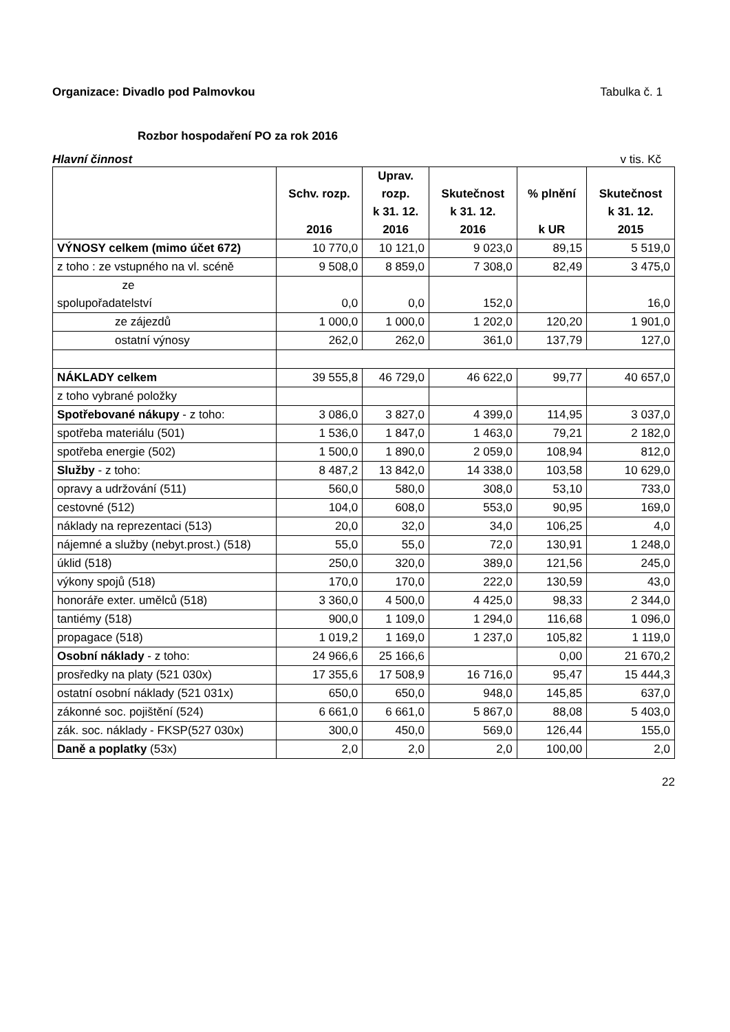Organizace: Divadlo pod Palmovkou
Tabulka č. 1
Rozbor hospodaření PO za rok 2016
Hlavní činnost v tis. Kč
| | Schv. rozp. 2016 | Uprav. rozp. k 31. 12. 2016 | Skutečnost k 31. 12. 2016 | % plnění k UR | Skutečnost k 31. 12. 2015 |
| --- | --- | --- | --- | --- | --- |
| VÝNOSY celkem (mimo účet 672) | 10 770,0 | 10 121,0 | 9 023,0 | 89,15 | 5 519,0 |
| z toho : ze vstupného na vl. scéně | 9 508,0 | 8 859,0 | 7 308,0 | 82,49 | 3 475,0 |
| ze spolupořadatelství | 0,0 | 0,0 | 152,0 | | 16,0 |
| ze zájezdů | 1 000,0 | 1 000,0 | 1 202,0 | 120,20 | 1 901,0 |
| ostatní výnosy | 262,0 | 262,0 | 361,0 | 137,79 | 127,0 |
| NÁKLADY celkem | 39 555,8 | 46 729,0 | 46 622,0 | 99,77 | 40 657,0 |
| z toho vybrané položky | | | | | |
| Spotřebované nákupy - z toho: | 3 086,0 | 3 827,0 | 4 399,0 | 114,95 | 3 037,0 |
| spotřeba materiálu (501) | 1 536,0 | 1 847,0 | 1 463,0 | 79,21 | 2 182,0 |
| spotřeba energie (502) | 1 500,0 | 1 890,0 | 2 059,0 | 108,94 | 812,0 |
| Služby - z toho: | 8 487,2 | 13 842,0 | 14 338,0 | 103,58 | 10 629,0 |
| opravy a udržování (511) | 560,0 | 580,0 | 308,0 | 53,10 | 733,0 |
| cestovné (512) | 104,0 | 608,0 | 553,0 | 90,95 | 169,0 |
| náklady na reprezentaci (513) | 20,0 | 32,0 | 34,0 | 106,25 | 4,0 |
| nájemné a služby (nebyt.prost.) (518) | 55,0 | 55,0 | 72,0 | 130,91 | 1 248,0 |
| úklid (518) | 250,0 | 320,0 | 389,0 | 121,56 | 245,0 |
| výkony spojů (518) | 170,0 | 170,0 | 222,0 | 130,59 | 43,0 |
| honoráře exter. umělců (518) | 3 360,0 | 4 500,0 | 4 425,0 | 98,33 | 2 344,0 |
| tantiémy (518) | 900,0 | 1 109,0 | 1 294,0 | 116,68 | 1 096,0 |
| propagace (518) | 1 019,2 | 1 169,0 | 1 237,0 | 105,82 | 1 119,0 |
| Osobní náklady - z toho: | 24 966,6 | 25 166,6 | | 0,00 | 21 670,2 |
| prosředky na platy (521 030x) | 17 355,6 | 17 508,9 | 16 716,0 | 95,47 | 15 444,3 |
| ostatní osobní náklady (521 031x) | 650,0 | 650,0 | 948,0 | 145,85 | 637,0 |
| zákonné soc. pojištění (524) | 6 661,0 | 6 661,0 | 5 867,0 | 88,08 | 5 403,0 |
| zák. soc. náklady - FKSP(527 030x) | 300,0 | 450,0 | 569,0 | 126,44 | 155,0 |
| Daně a poplatky (53x) | 2,0 | 2,0 | 2,0 | 100,00 | 2,0 |
22